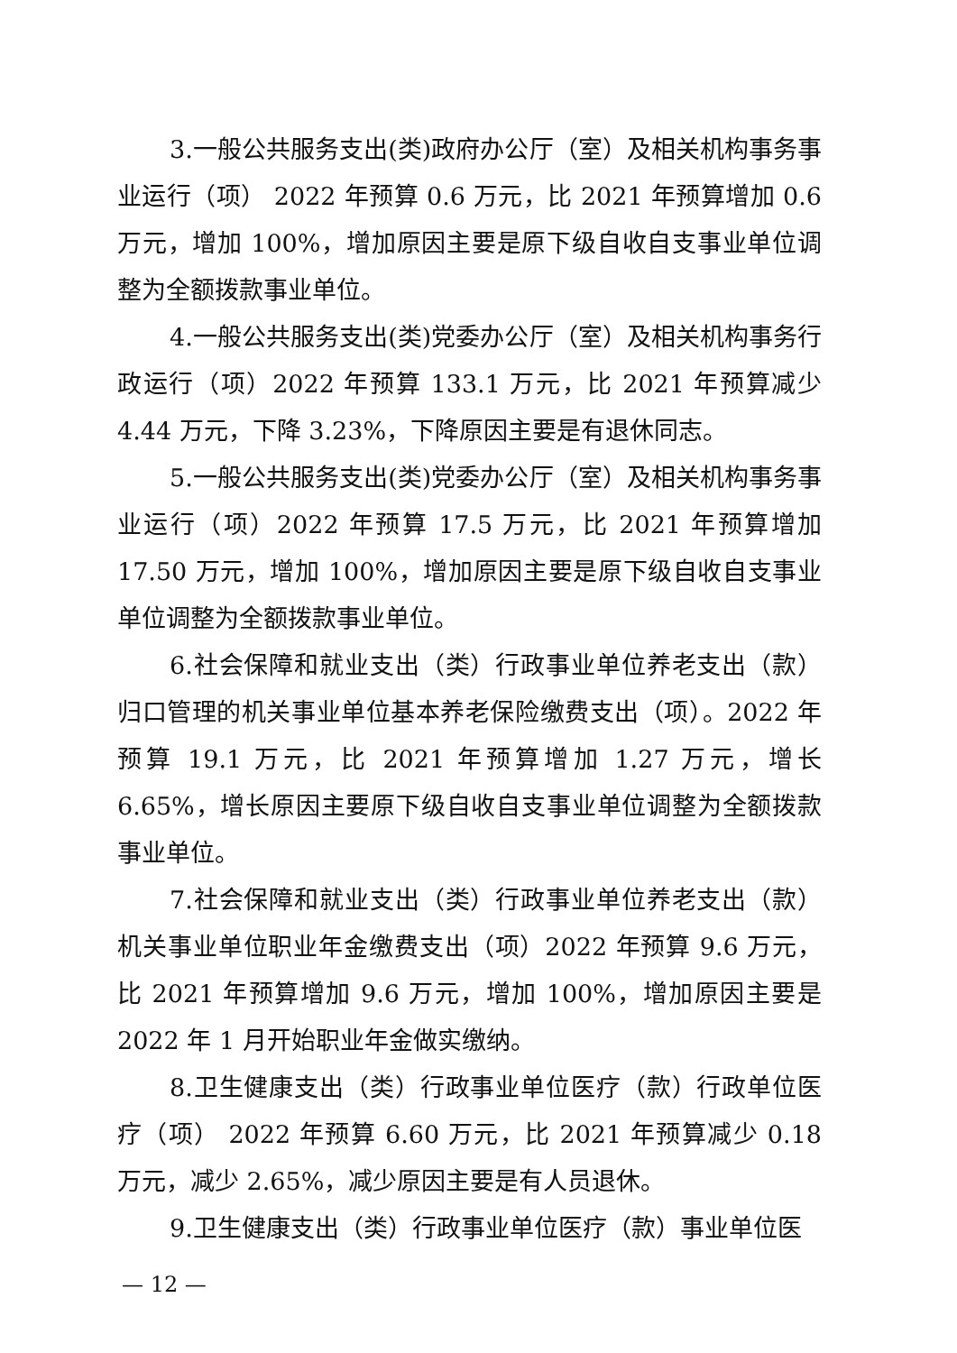3.一般公共服务支出(类)政府办公厅（室）及相关机构事务事业运行（项） 2022 年预算 0.6 万元，比 2021 年预算增加 0.6 万元，增加 100%，增加原因主要是原下级自收自支事业单位调整为全额拨款事业单位。
4.一般公共服务支出(类)党委办公厅（室）及相关机构事务行政运行（项）2022 年预算 133.1 万元，比 2021 年预算减少 4.44 万元，下降 3.23%，下降原因主要是有退休同志。
5.一般公共服务支出(类)党委办公厅（室）及相关机构事务事业运行（项）2022 年预算 17.5 万元，比 2021 年预算增加 17.50 万元，增加 100%，增加原因主要是原下级自收自支事业单位调整为全额拨款事业单位。
6.社会保障和就业支出（类）行政事业单位养老支出（款）归口管理的机关事业单位基本养老保险缴费支出（项）。2022 年预算 19.1 万元，比 2021 年预算增加 1.27 万元，增长 6.65%，增长原因主要原下级自收自支事业单位调整为全额拨款事业单位。
7.社会保障和就业支出（类）行政事业单位养老支出（款）机关事业单位职业年金缴费支出（项）2022 年预算 9.6 万元，比 2021 年预算增加 9.6 万元，增加 100%，增加原因主要是 2022 年 1 月开始职业年金做实缴纳。
8.卫生健康支出（类）行政事业单位医疗（款）行政单位医疗（项） 2022 年预算 6.60 万元，比 2021 年预算减少 0.18 万元，减少 2.65%，减少原因主要是有人员退休。
9.卫生健康支出（类）行政事业单位医疗（款）事业单位医
— 12 —